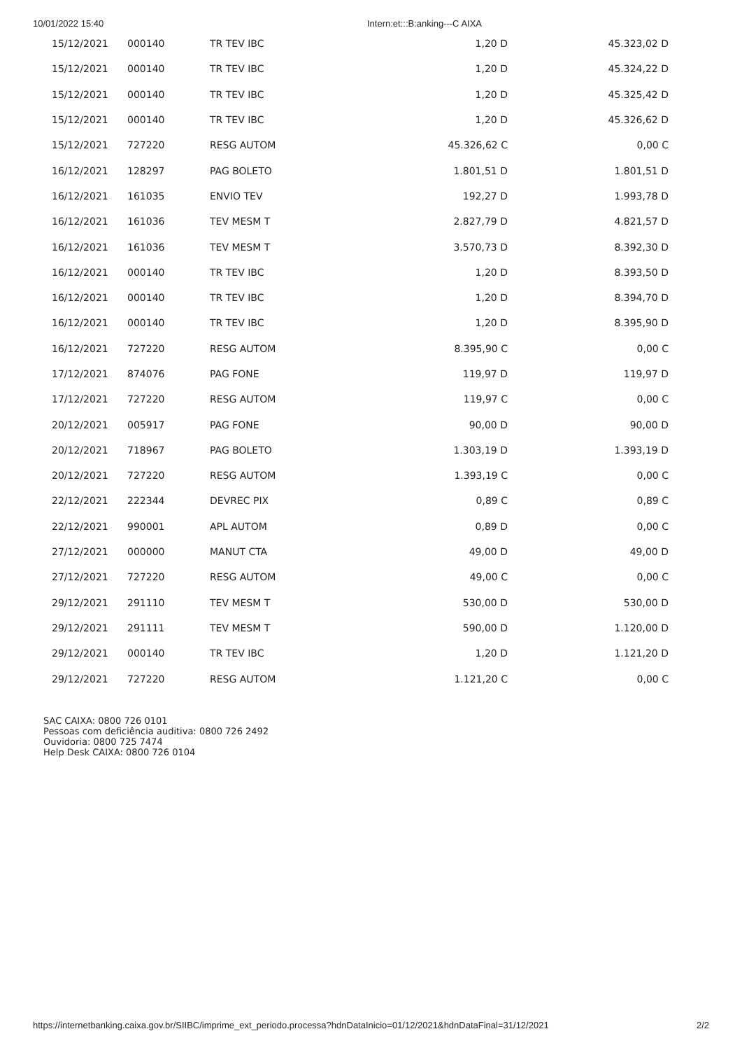10/01/2022 15:40 Intern:et:::B:anking---C AIXA
| 15/12/2021 | 000140 | TR TEV IBC | 1,20 D | 45.323,02 D |
| 15/12/2021 | 000140 | TR TEV IBC | 1,20 D | 45.324,22 D |
| 15/12/2021 | 000140 | TR TEV IBC | 1,20 D | 45.325,42 D |
| 15/12/2021 | 000140 | TR TEV IBC | 1,20 D | 45.326,62 D |
| 15/12/2021 | 727220 | RESG AUTOM | 45.326,62 C | 0,00 C |
| 16/12/2021 | 128297 | PAG BOLETO | 1.801,51 D | 1.801,51 D |
| 16/12/2021 | 161035 | ENVIO TEV | 192,27 D | 1.993,78 D |
| 16/12/2021 | 161036 | TEV MESM T | 2.827,79 D | 4.821,57 D |
| 16/12/2021 | 161036 | TEV MESM T | 3.570,73 D | 8.392,30 D |
| 16/12/2021 | 000140 | TR TEV IBC | 1,20 D | 8.393,50 D |
| 16/12/2021 | 000140 | TR TEV IBC | 1,20 D | 8.394,70 D |
| 16/12/2021 | 000140 | TR TEV IBC | 1,20 D | 8.395,90 D |
| 16/12/2021 | 727220 | RESG AUTOM | 8.395,90 C | 0,00 C |
| 17/12/2021 | 874076 | PAG FONE | 119,97 D | 119,97 D |
| 17/12/2021 | 727220 | RESG AUTOM | 119,97 C | 0,00 C |
| 20/12/2021 | 005917 | PAG FONE | 90,00 D | 90,00 D |
| 20/12/2021 | 718967 | PAG BOLETO | 1.303,19 D | 1.393,19 D |
| 20/12/2021 | 727220 | RESG AUTOM | 1.393,19 C | 0,00 C |
| 22/12/2021 | 222344 | DEVREC PIX | 0,89 C | 0,89 C |
| 22/12/2021 | 990001 | APL AUTOM | 0,89 D | 0,00 C |
| 27/12/2021 | 000000 | MANUT CTA | 49,00 D | 49,00 D |
| 27/12/2021 | 727220 | RESG AUTOM | 49,00 C | 0,00 C |
| 29/12/2021 | 291110 | TEV MESM T | 530,00 D | 530,00 D |
| 29/12/2021 | 291111 | TEV MESM T | 590,00 D | 1.120,00 D |
| 29/12/2021 | 000140 | TR TEV IBC | 1,20 D | 1.121,20 D |
| 29/12/2021 | 727220 | RESG AUTOM | 1.121,20 C | 0,00 C |
SAC CAIXA: 0800 726 0101
Pessoas com deficiência auditiva: 0800 726 2492
Ouvidoria: 0800 725 7474
Help Desk CAIXA: 0800 726 0104
https://internetbanking.caixa.gov.br/SIIBC/imprime_ext_periodo.processa?hdnDataInicio=01/12/2021&hdnDataFinal=31/12/2021 2/2